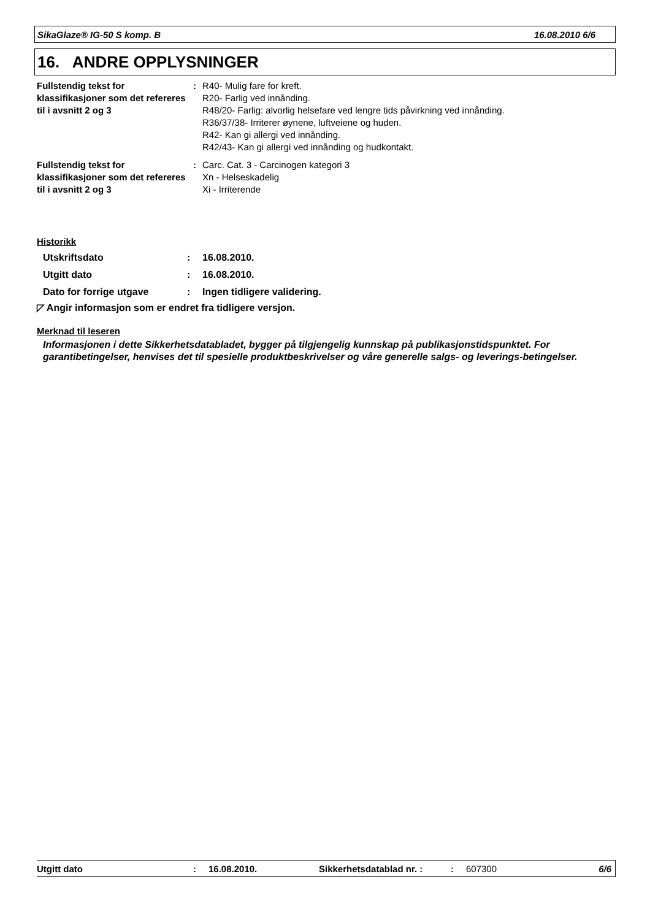SikaGlaze® IG-50 S komp. B 16.08.2010 6/6
16. ANDRE OPPLYSNINGER
| Fullstendig tekst for klassifikasjoner som det refereres til i avsnitt 2 og 3 | : | R40- Mulig fare for kreft. R20- Farlig ved innånding. R48/20- Farlig: alvorlig helsefare ved lengre tids påvirkning ved innånding. R36/37/38- Irriterer øynene, luftveiene og huden. R42- Kan gi allergi ved innånding. R42/43- Kan gi allergi ved innånding og hudkontakt. |
| Fullstendig tekst for klassifikasjoner som det refereres til i avsnitt 2 og 3 | : | Carc. Cat. 3 - Carcinogen kategori 3 Xn - Helseskadelig Xi - Irriterende |
Historikk
| Utskriftsdato | : | 16.08.2010. |
| Utgitt dato | : | 16.08.2010. |
| Dato for forrige utgave | : | Ingen tidligere validering. |
◸ Angir informasjon som er endret fra tidligere versjon.
Merknad til leseren
Informasjonen i dette Sikkerhetsdatabladet, bygger på tilgjengelig kunnskap på publikasjonstidspunktet. For garantibetingelser, henvises det til spesielle produktbeskrivelser og våre generelle salgs- og leverings-betingelser.
Utgitt dato: 16.08.2010. Sikkerhetsdatablad nr. :: 607300 6/6